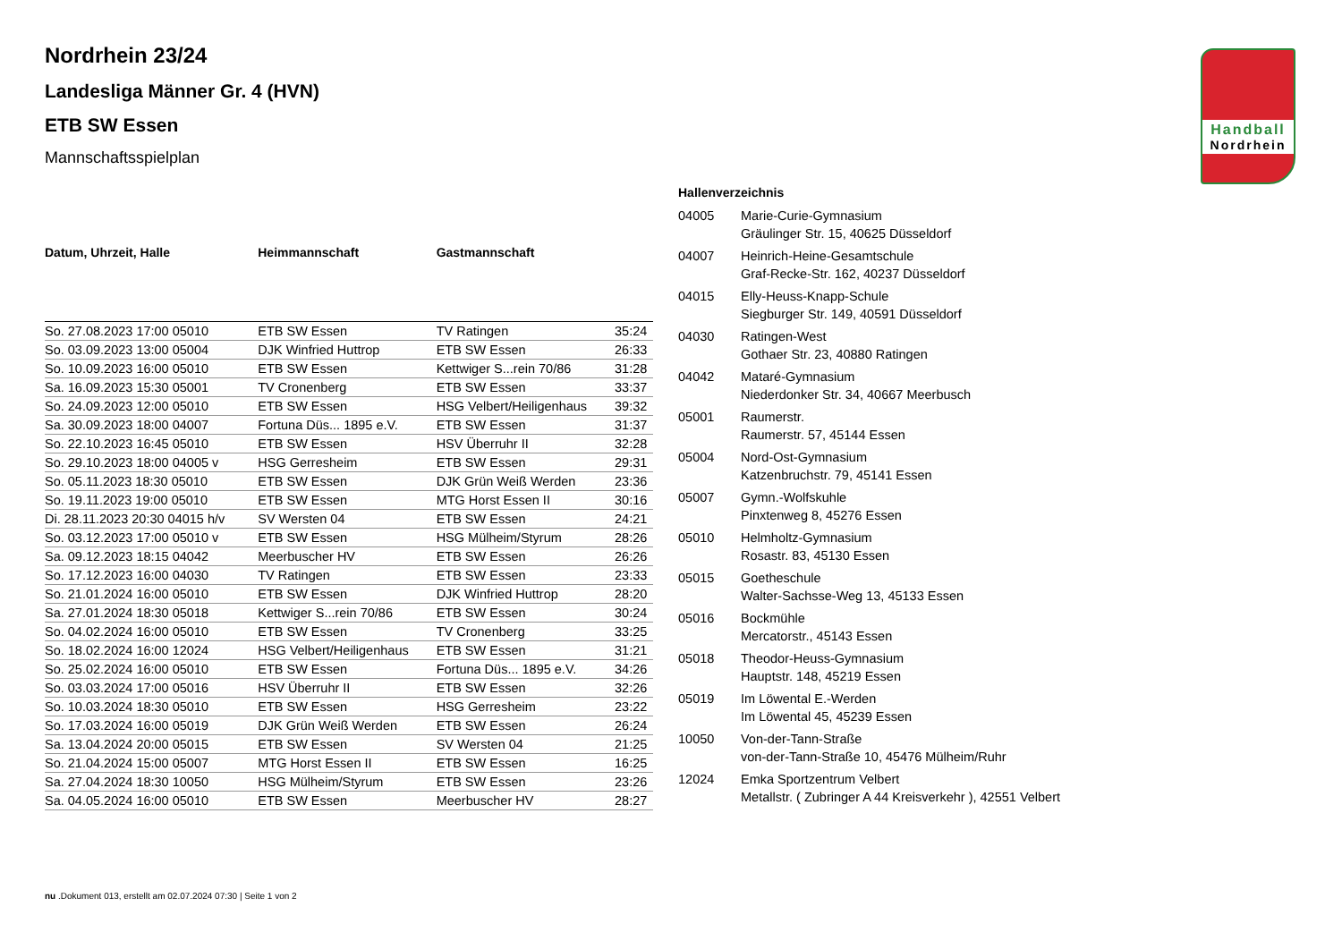Handball
Nordrhein
Nordrhein 23/24
Landesliga Männer Gr. 4 (HVN)
ETB SW Essen
Mannschaftsspielplan
| Datum, Uhrzeit, Halle | Heimmannschaft | Gastmannschaft | |
| --- | --- | --- | --- |
| So. 27.08.2023 17:00 05010 | ETB SW Essen | TV Ratingen | 35:24 |
| So. 03.09.2023 13:00 05004 | DJK Winfried Huttrop | ETB SW Essen | 26:33 |
| So. 10.09.2023 16:00 05010 | ETB SW Essen | Kettwiger S...rein 70/86 | 31:28 |
| Sa. 16.09.2023 15:30 05001 | TV Cronenberg | ETB SW Essen | 33:37 |
| So. 24.09.2023 12:00 05010 | ETB SW Essen | HSG Velbert/Heiligenhaus | 39:32 |
| Sa. 30.09.2023 18:00 04007 | Fortuna Düs... 1895 e.V. | ETB SW Essen | 31:37 |
| So. 22.10.2023 16:45 05010 | ETB SW Essen | HSV Überruhr II | 32:28 |
| So. 29.10.2023 18:00 04005 v | HSG Gerresheim | ETB SW Essen | 29:31 |
| So. 05.11.2023 18:30 05010 | ETB SW Essen | DJK Grün Weiß Werden | 23:36 |
| So. 19.11.2023 19:00 05010 | ETB SW Essen | MTG Horst Essen II | 30:16 |
| Di. 28.11.2023 20:30 04015 h/v | SV Wersten 04 | ETB SW Essen | 24:21 |
| So. 03.12.2023 17:00 05010 v | ETB SW Essen | HSG Mülheim/Styrum | 28:26 |
| Sa. 09.12.2023 18:15 04042 | Meerbuscher HV | ETB SW Essen | 26:26 |
| So. 17.12.2023 16:00 04030 | TV Ratingen | ETB SW Essen | 23:33 |
| So. 21.01.2024 16:00 05010 | ETB SW Essen | DJK Winfried Huttrop | 28:20 |
| Sa. 27.01.2024 18:30 05018 | Kettwiger S...rein 70/86 | ETB SW Essen | 30:24 |
| So. 04.02.2024 16:00 05010 | ETB SW Essen | TV Cronenberg | 33:25 |
| So. 18.02.2024 16:00 12024 | HSG Velbert/Heiligenhaus | ETB SW Essen | 31:21 |
| So. 25.02.2024 16:00 05010 | ETB SW Essen | Fortuna Düs... 1895 e.V. | 34:26 |
| So. 03.03.2024 17:00 05016 | HSV Überruhr II | ETB SW Essen | 32:26 |
| So. 10.03.2024 18:30 05010 | ETB SW Essen | HSG Gerresheim | 23:22 |
| So. 17.03.2024 16:00 05019 | DJK Grün Weiß Werden | ETB SW Essen | 26:24 |
| Sa. 13.04.2024 20:00 05015 | ETB SW Essen | SV Wersten 04 | 21:25 |
| So. 21.04.2024 15:00 05007 | MTG Horst Essen II | ETB SW Essen | 16:25 |
| Sa. 27.04.2024 18:30 10050 | HSG Mülheim/Styrum | ETB SW Essen | 23:26 |
| Sa. 04.05.2024 16:00 05010 | ETB SW Essen | Meerbuscher HV | 28:27 |
| Hallenverzeichnis | |
| --- | --- |
| 04005 | Marie-Curie-Gymnasium Gräulinger Str. 15, 40625 Düsseldorf |
| 04007 | Heinrich-Heine-Gesamtschule Graf-Recke-Str. 162, 40237 Düsseldorf |
| 04015 | Elly-Heuss-Knapp-Schule Siegburger Str. 149, 40591 Düsseldorf |
| 04030 | Ratingen-West Gothaer Str. 23, 40880 Ratingen |
| 04042 | Mataré-Gymnasium Niederdonker Str. 34, 40667 Meerbusch |
| 05001 | Raumerstr. Raumerstr. 57, 45144 Essen |
| 05004 | Nord-Ost-Gymnasium Katzenbruchstr. 79, 45141 Essen |
| 05007 | Gymn.-Wolfskuhle Pinxtenweg 8, 45276 Essen |
| 05010 | Helmholtz-Gymnasium Rosastr. 83, 45130 Essen |
| 05015 | Goetheschule Walter-Sachsse-Weg 13, 45133 Essen |
| 05016 | Bockmühle Mercatorstr., 45143 Essen |
| 05018 | Theodor-Heuss-Gymnasium Hauptstr. 148, 45219 Essen |
| 05019 | Im Löwental E.-Werden Im Löwental 45, 45239 Essen |
| 10050 | Von-der-Tann-Straße von-der-Tann-Straße 10, 45476 Mülheim/Ruhr |
| 12024 | Emka Sportzentrum Velbert Metallstr. ( Zubringer A 44 Kreisverkehr ), 42551 Velbert |
nu .Dokument 013, erstellt am 02.07.2024 07:30 | Seite 1 von 2